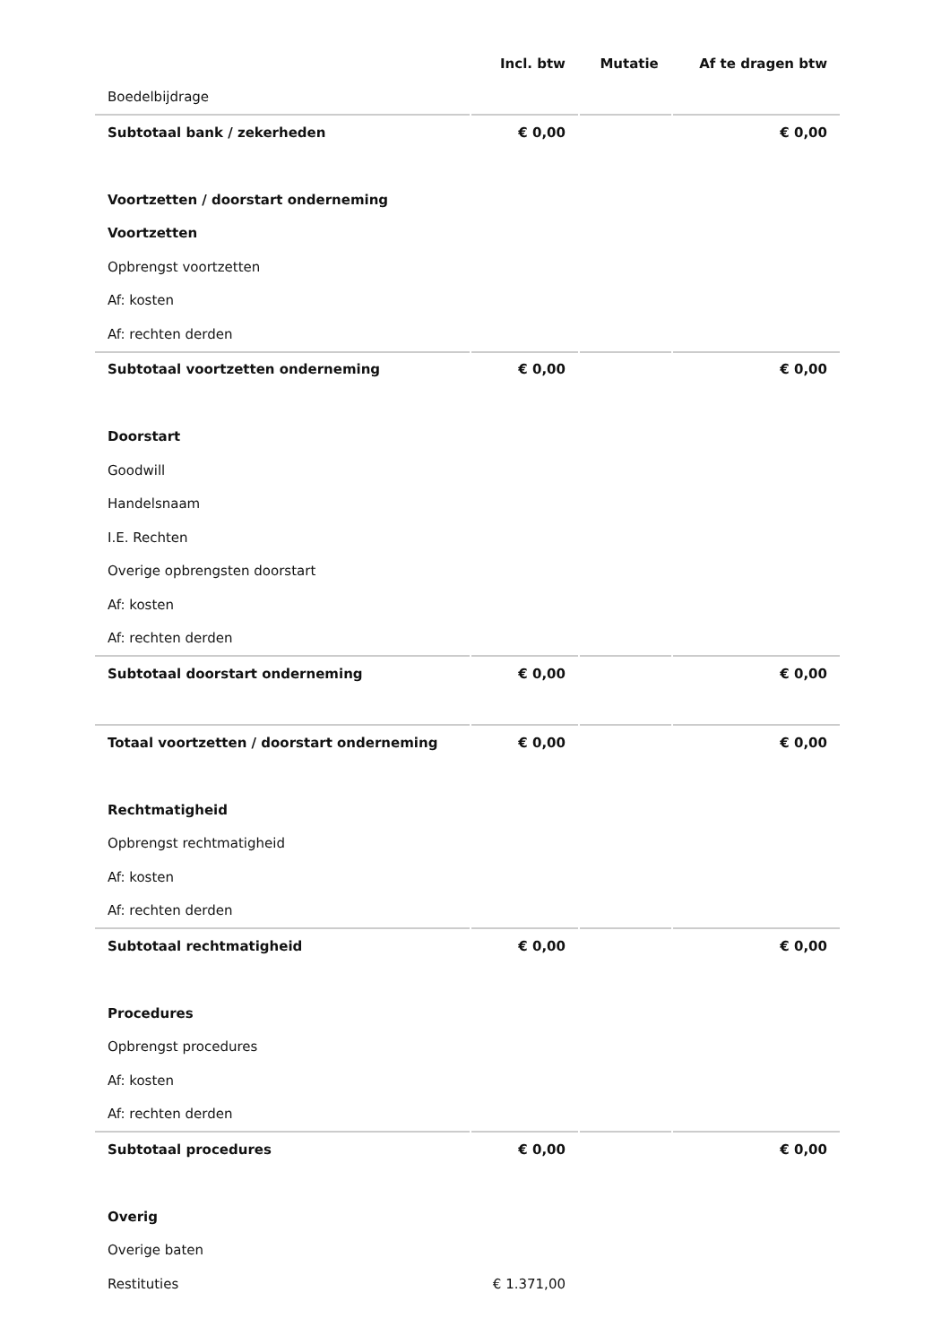| | Incl. btw | Mutatie | Af te dragen btw |
| --- | --- | --- | --- |
| Boedelbijdrage | | | |
| Subtotaal bank / zekerheden | € 0,00 | | € 0,00 |
| Voortzetten / doorstart onderneming | | | |
| Voortzetten | | | |
| Opbrengst voortzetten | | | |
| Af: kosten | | | |
| Af: rechten derden | | | |
| Subtotaal voortzetten onderneming | € 0,00 | | € 0,00 |
| Doorstart | | | |
| Goodwill | | | |
| Handelsnaam | | | |
| I.E. Rechten | | | |
| Overige opbrengsten doorstart | | | |
| Af: kosten | | | |
| Af: rechten derden | | | |
| Subtotaal doorstart onderneming | € 0,00 | | € 0,00 |
| Totaal voortzetten / doorstart onderneming | € 0,00 | | € 0,00 |
| Rechtmatigheid | | | |
| Opbrengst rechtmatigheid | | | |
| Af: kosten | | | |
| Af: rechten derden | | | |
| Subtotaal rechtmatigheid | € 0,00 | | € 0,00 |
| Procedures | | | |
| Opbrengst procedures | | | |
| Af: kosten | | | |
| Af: rechten derden | | | |
| Subtotaal procedures | € 0,00 | | € 0,00 |
| Overig | | | |
| Overige baten | | | |
| Restituties | € 1.371,00 | | |